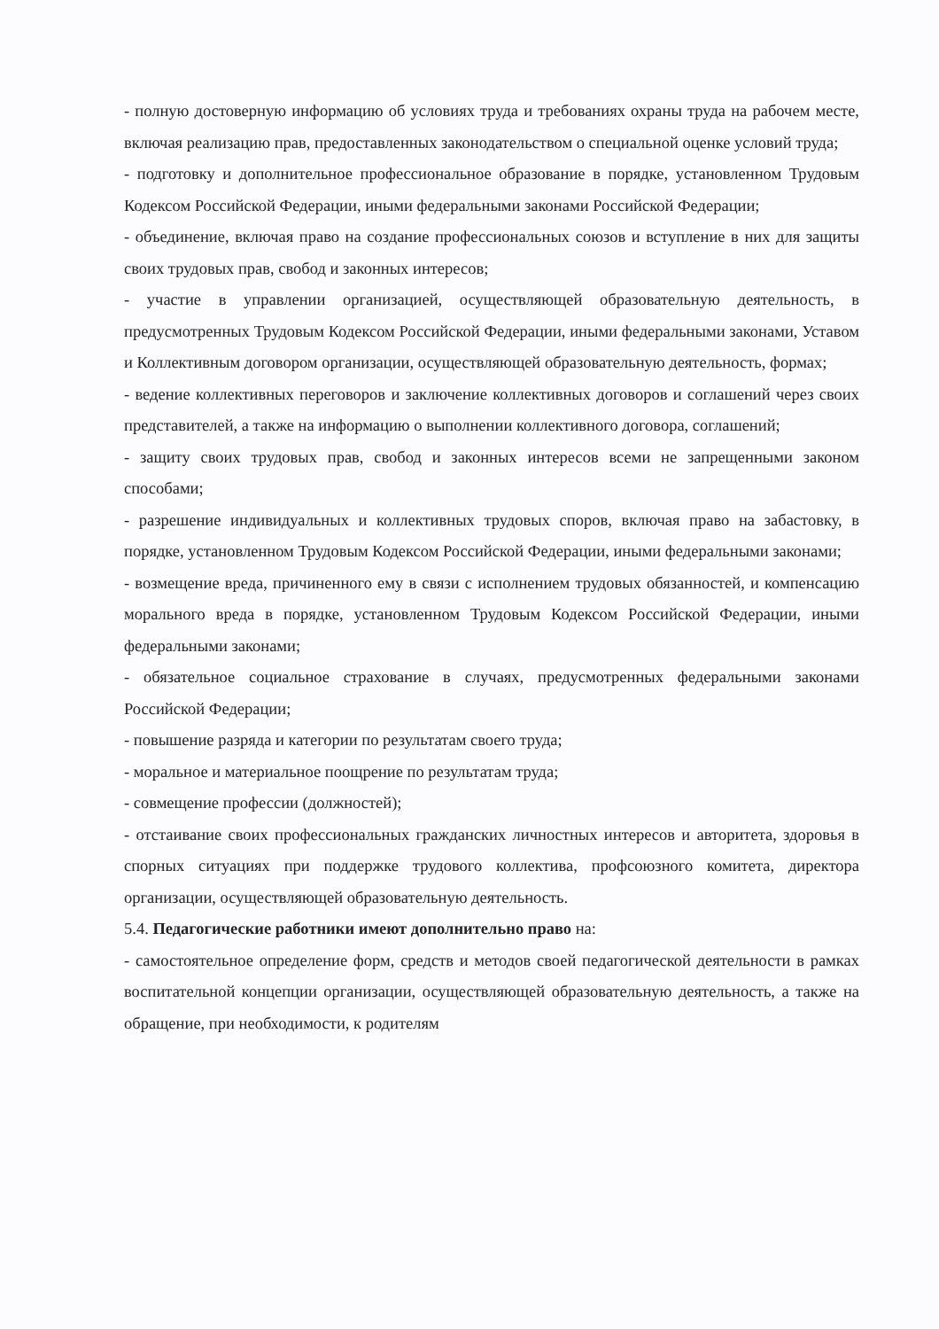- полную достоверную информацию об условиях труда и требованиях охраны труда на рабочем месте, включая реализацию прав, предоставленных законодательством о специальной оценке условий труда;
- подготовку и дополнительное профессиональное образование в порядке, установленном Трудовым Кодексом Российской Федерации, иными федеральными законами Российской Федерации;
- объединение, включая право на создание профессиональных союзов и вступление в них для защиты своих трудовых прав, свобод и законных интересов;
- участие в управлении организацией, осуществляющей образовательную деятельность, в предусмотренных Трудовым Кодексом Российской Федерации, иными федеральными законами, Уставом и Коллективным договором организации, осуществляющей образовательную деятельность, формах;
- ведение коллективных переговоров и заключение коллективных договоров и соглашений через своих представителей, а также на информацию о выполнении коллективного договора, соглашений;
- защиту своих трудовых прав, свобод и законных интересов всеми не запрещенными законом способами;
- разрешение индивидуальных и коллективных трудовых споров, включая право на забастовку, в порядке, установленном Трудовым Кодексом Российской Федерации, иными федеральными законами;
- возмещение вреда, причиненного ему в связи с исполнением трудовых обязанностей, и компенсацию морального вреда в порядке, установленном Трудовым Кодексом Российской Федерации, иными федеральными законами;
- обязательное социальное страхование в случаях, предусмотренных федеральными законами Российской Федерации;
- повышение разряда и категории по результатам своего труда;
- моральное и материальное поощрение по результатам труда;
- совмещение профессии (должностей);
- отстаивание своих профессиональных гражданских личностных интересов и авторитета, здоровья в спорных ситуациях при поддержке трудового коллектива, профсоюзного комитета, директора организации, осуществляющей образовательную деятельность.
5.4. Педагогические работники имеют дополнительно право на:
- самостоятельное определение форм, средств и методов своей педагогической деятельности в рамках воспитательной концепции организации, осуществляющей образовательную деятельность, а также на обращение, при необходимости, к родителям